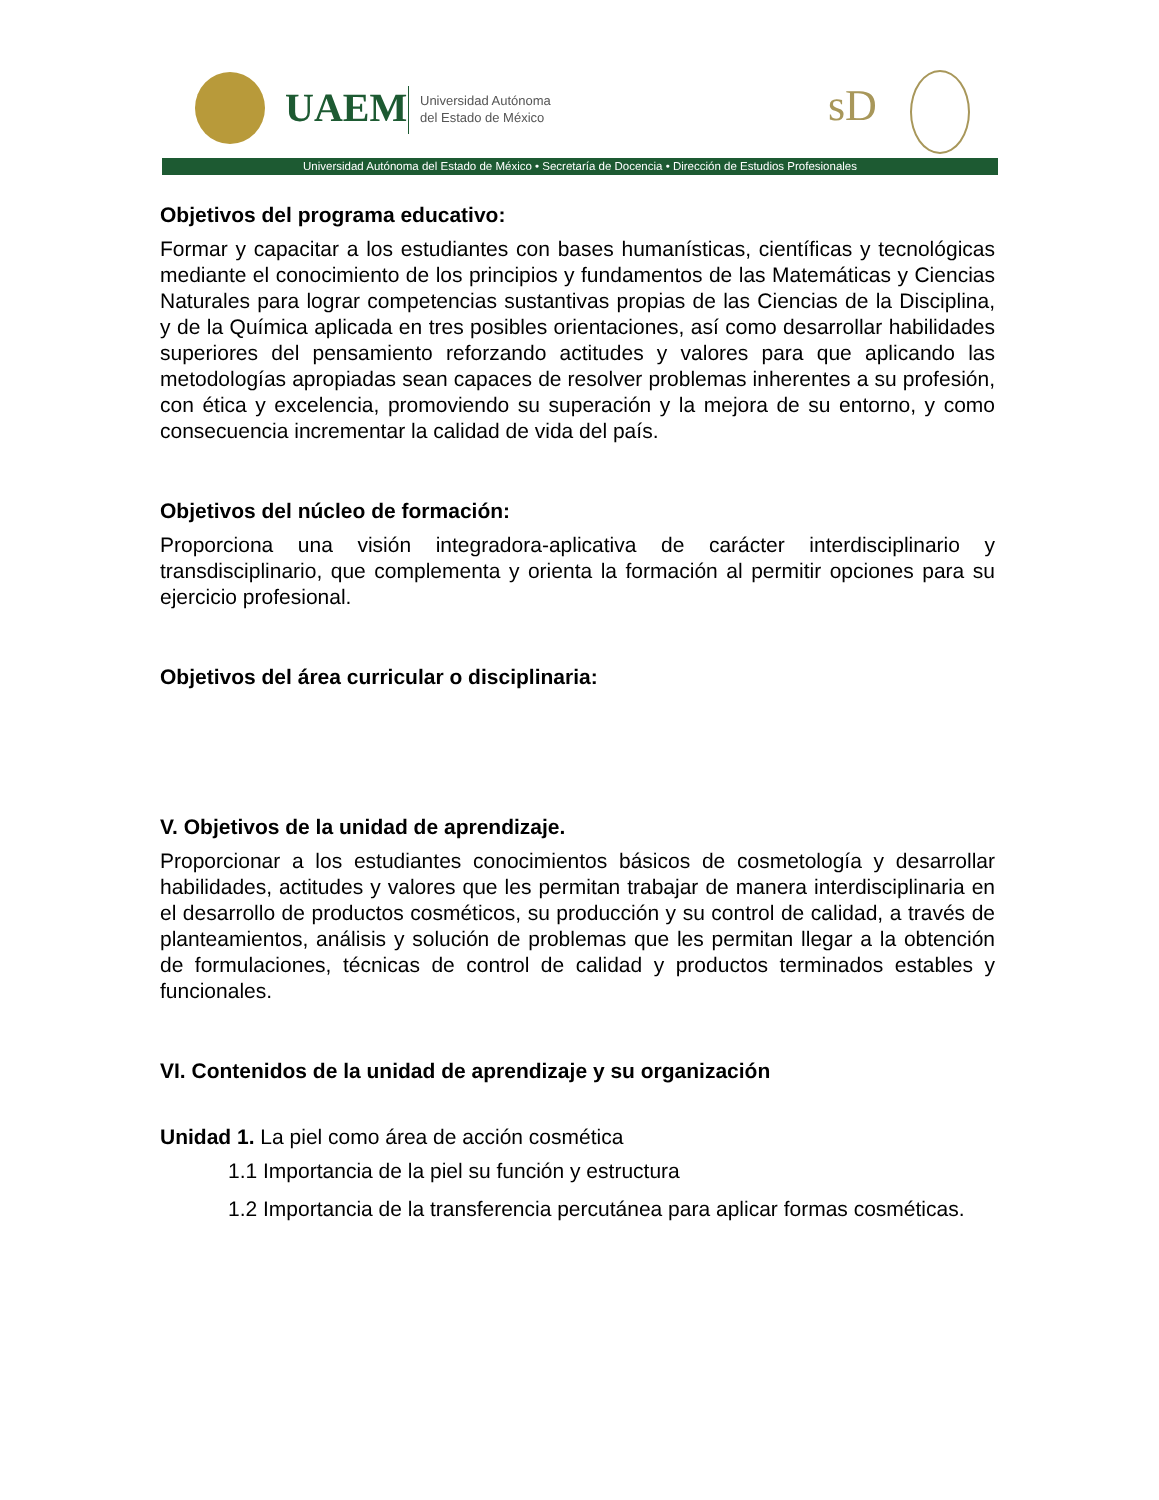UAEM
Universidad Autónoma
del Estado de México
sD
Universidad Autónoma del Estado de México • Secretaría de Docencia • Dirección de Estudios Profesionales
Objetivos del programa educativo:
Formar y capacitar a los estudiantes con bases humanísticas, científicas y tecnológicas mediante el conocimiento de los principios y fundamentos de las Matemáticas y Ciencias Naturales para lograr competencias sustantivas propias de las Ciencias de la Disciplina, y de la Química aplicada en tres posibles orientaciones, así como desarrollar habilidades superiores del pensamiento reforzando actitudes y valores para que aplicando las metodologías apropiadas sean capaces de resolver problemas inherentes a su profesión, con ética y excelencia, promoviendo su superación y la mejora de su entorno, y como consecuencia incrementar la calidad de vida del país.
Objetivos del núcleo de formación:
Proporciona una visión integradora-aplicativa de carácter interdisciplinario y transdisciplinario, que complementa y orienta la formación al permitir opciones para su ejercicio profesional.
Objetivos del área curricular o disciplinaria:
V. Objetivos de la unidad de aprendizaje.
Proporcionar a los estudiantes conocimientos básicos de cosmetología y desarrollar habilidades, actitudes y valores que les permitan trabajar de manera interdisciplinaria en el desarrollo de productos cosméticos, su producción y su control de calidad, a través de planteamientos, análisis y solución de problemas que les permitan llegar a la obtención de formulaciones, técnicas de control de calidad y productos terminados estables y funcionales.
VI. Contenidos de la unidad de aprendizaje y su organización
Unidad 1. La piel como área de acción cosmética
1.1 Importancia de la piel su función y estructura
1.2 Importancia de la transferencia percutánea para aplicar formas cosméticas.